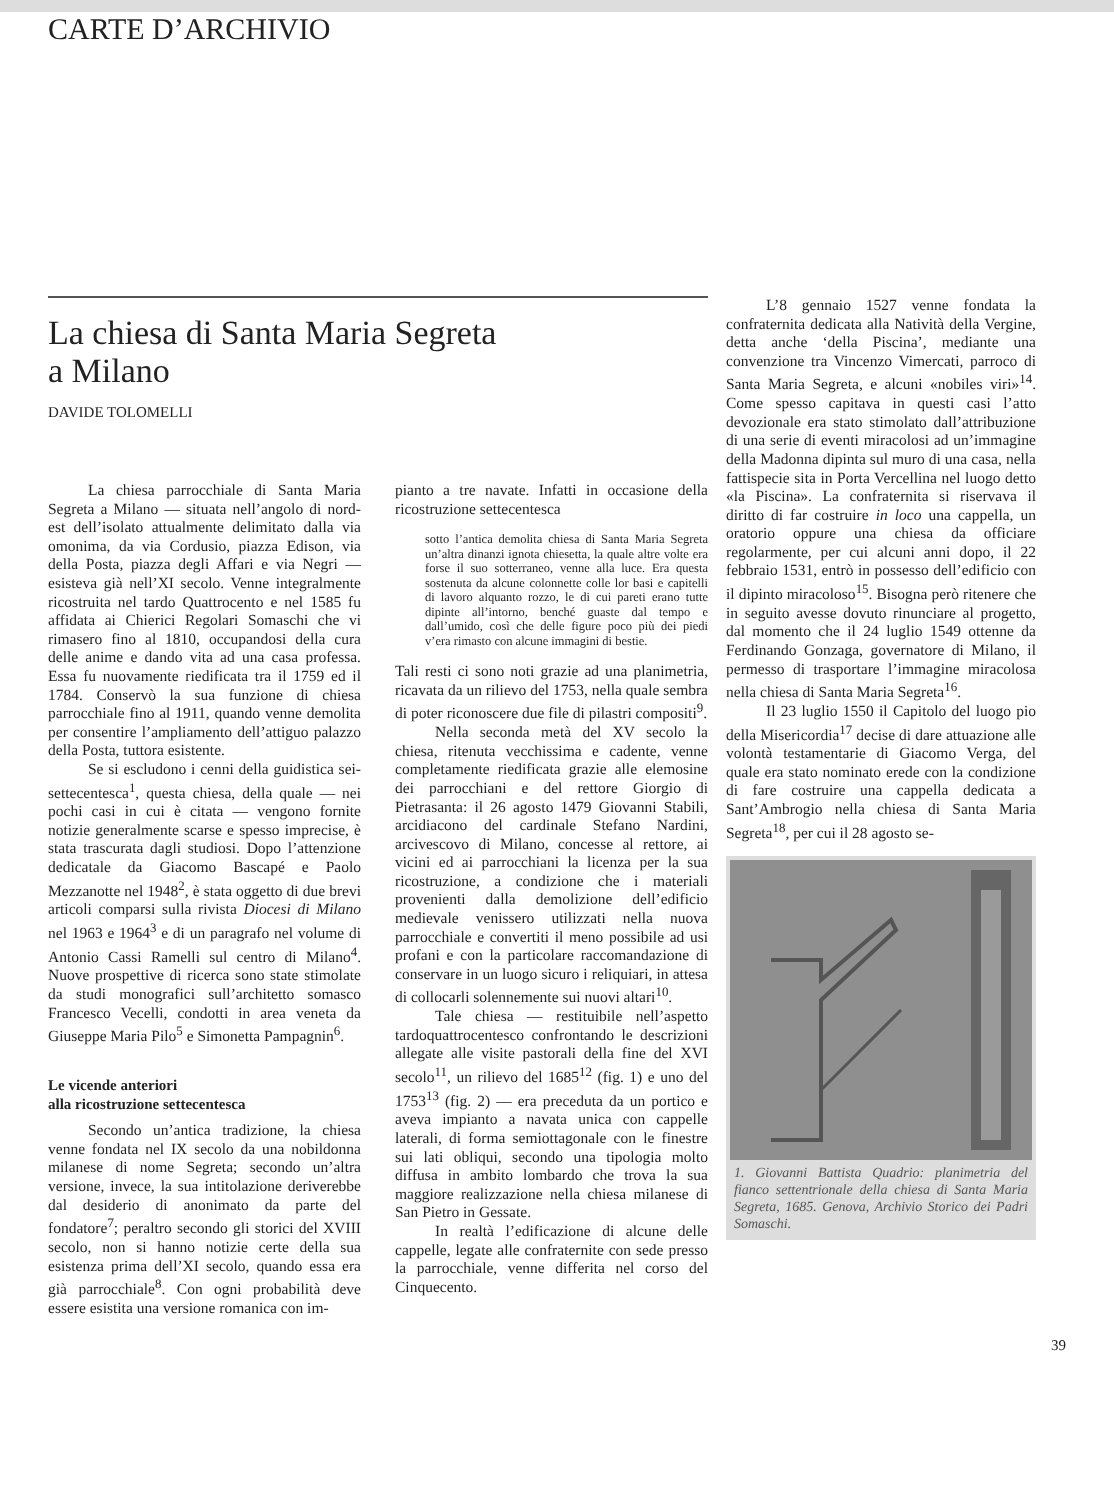CARTE D’ARCHIVIO
La chiesa di Santa Maria Segreta
a Milano
DAVIDE TOLOMELLI
La chiesa parrocchiale di Santa Maria Segreta a Milano — situata nell’angolo di nord-est dell’isolato attualmente delimitato dalla via omonima, da via Cordusio, piazza Edison, via della Posta, piazza degli Affari e via Negri — esisteva già nell’XI secolo. Venne integralmente ricostruita nel tardo Quattrocento e nel 1585 fu affidata ai Chierici Regolari Somaschi che vi rimasero fino al 1810, occupandosi della cura delle anime e dando vita ad una casa professa. Essa fu nuovamente riedificata tra il 1759 ed il 1784. Conservò la sua funzione di chiesa parrocchiale fino al 1911, quando venne demolita per consentire l’ampliamento dell’attiguo palazzo della Posta, tuttora esistente.
Se si escludono i cenni della guidistica sei-settecentesca<sup>1</sup>, questa chiesa, della quale — nei pochi casi in cui è citata — vengono fornite notizie generalmente scarse e spesso imprecise, è stata trascurata dagli studiosi. Dopo l’attenzione dedicatale da Giacomo Bascapé e Paolo Mezzanotte nel 1948<sup>2</sup>, è stata oggetto di due brevi articoli comparsi sulla rivista Diocesi di Milano nel 1963 e 1964<sup>3</sup> e di un paragrafo nel volume di Antonio Cassi Ramelli sul centro di Milano<sup>4</sup>. Nuove prospettive di ricerca sono state stimolate da studi monografici sull’architetto somasco Francesco Vecelli, condotti in area veneta da Giuseppe Maria Pilo<sup>5</sup> e Simonetta Pampagnin<sup>6</sup>.
Le vicende anteriori
alla ricostruzione settecentesca
Secondo un’antica tradizione, la chiesa venne fondata nel IX secolo da una nobildonna milanese di nome Segreta; secondo un’altra versione, invece, la sua intitolazione deriverebbe dal desiderio di anonimato da parte del fondatore<sup>7</sup>; peraltro secondo gli storici del XVIII secolo, non si hanno notizie certe della sua esistenza prima dell’XI secolo, quando essa era già parrocchiale<sup>8</sup>. Con ogni probabilità deve essere esistita una versione romanica con im-
pianto a tre navate. Infatti in occasione della ricostruzione settecentesca
sotto l’antica demolita chiesa di Santa Maria Segreta un’altra dinanzi ignota chiesetta, la quale altre volte era forse il suo sotterraneo, venne alla luce. Era questa sostenuta da alcune colonnette colle lor basi e capitelli di lavoro alquanto rozzo, le di cui pareti erano tutte dipinte all’intorno, benché guaste dal tempo e dall’umido, così che delle figure poco più dei piedi v’era rimasto con alcune immagini di bestie.
Tali resti ci sono noti grazie ad una planimetria, ricavata da un rilievo del 1753, nella quale sembra di poter riconoscere due file di pilastri compositi<sup>9</sup>.
Nella seconda metà del XV secolo la chiesa, ritenuta vecchissima e cadente, venne completamente riedificata grazie alle elemosine dei parrocchiani e del rettore Giorgio di Pietrasanta: il 26 agosto 1479 Giovanni Stabili, arcidiacono del cardinale Stefano Nardini, arcivescovo di Milano, concesse al rettore, ai vicini ed ai parrocchiani la licenza per la sua ricostruzione, a condizione che i materiali provenienti dalla demolizione dell’edificio medievale venissero utilizzati nella nuova parrocchiale e convertiti il meno possibile ad usi profani e con la particolare raccomandazione di conservare in un luogo sicuro i reliquiari, in attesa di collocarli solennemente sui nuovi altari<sup>10</sup>.
Tale chiesa — restituibile nell’aspetto tardoquattrocentesco confrontando le descrizioni allegate alle visite pastorali della fine del XVI secolo<sup>11</sup>, un rilievo del 1685<sup>12</sup> (fig. 1) e uno del 1753<sup>13</sup> (fig. 2) — era preceduta da un portico e aveva impianto a navata unica con cappelle laterali, di forma semiottagonale con le finestre sui lati obliqui, secondo una tipologia molto diffusa in ambito lombardo che trova la sua maggiore realizzazione nella chiesa milanese di San Pietro in Gessate.
In realtà l’edificazione di alcune delle cappelle, legate alle confraternite con sede presso la parrocchiale, venne differita nel corso del Cinquecento.
L’8 gennaio 1527 venne fondata la confraternita dedicata alla Natività della Vergine, detta anche ‘della Piscina’, mediante una convenzione tra Vincenzo Vimercati, parroco di Santa Maria Segreta, e alcuni «nobiles viri»<sup>14</sup>. Come spesso capitava in questi casi l’atto devozionale era stato stimolato dall’attribuzione di una serie di eventi miracolosi ad un’immagine della Madonna dipinta sul muro di una casa, nella fattispecie sita in Porta Vercellina nel luogo detto «la Piscina». La confraternita si riservava il diritto di far costruire in loco una cappella, un oratorio oppure una chiesa da officiare regolarmente, per cui alcuni anni dopo, il 22 febbraio 1531, entrò in possesso dell’edificio con il dipinto miracoloso<sup>15</sup>. Bisogna però ritenere che in seguito avesse dovuto rinunciare al progetto, dal momento che il 24 luglio 1549 ottenne da Ferdinando Gonzaga, governatore di Milano, il permesso di trasportare l’immagine miracolosa nella chiesa di Santa Maria Segreta<sup>16</sup>.
Il 23 luglio 1550 il Capitolo del luogo pio della Misericordia<sup>17</sup> decise di dare attuazione alle volontà testamentarie di Giacomo Verga, del quale era stato nominato erede con la condizione di fare costruire una cappella dedicata a Sant’Ambrogio nella chiesa di Santa Maria Segreta<sup>18</sup>, per cui il 28 agosto se-
1. Giovanni Battista Quadrio: planimetria del fianco settentrionale della chiesa di Santa Maria Segreta, 1685. Genova, Archivio Storico dei Padri Somaschi.
39